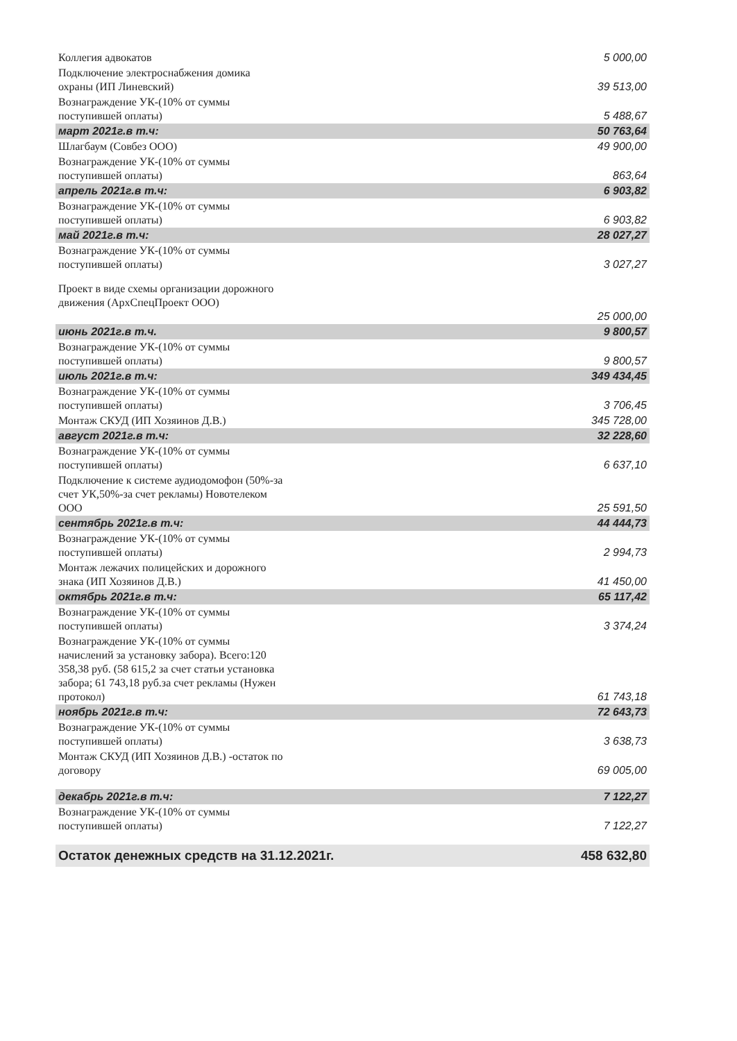| Коллегия адвокатов | 5 000,00 |
| Подключение электроснабжения домика охраны (ИП Линевский) | 39 513,00 |
| Вознаграждение УК-(10% от суммы поступившей оплаты) | 5 488,67 |
| март 2021г.в т.ч: | 50 763,64 |
| Шлагбаум (Совбез ООО) | 49 900,00 |
| Вознаграждение УК-(10% от суммы поступившей оплаты) | 863,64 |
| апрель 2021г.в т.ч: | 6 903,82 |
| Вознаграждение УК-(10% от суммы поступившей оплаты) | 6 903,82 |
| май 2021г.в т.ч: | 28 027,27 |
| Вознаграждение УК-(10% от суммы поступившей оплаты) | 3 027,27 |
| Проект в виде схемы организации дорожного движения (АрхСпецПроект ООО) | 25 000,00 |
| июнь 2021г.в т.ч. | 9 800,57 |
| Вознаграждение УК-(10% от суммы поступившей оплаты) | 9 800,57 |
| июль 2021г.в т.ч: | 349 434,45 |
| Вознаграждение УК-(10% от суммы поступившей оплаты) | 3 706,45 |
| Монтаж СКУД (ИП Хозяинов Д.В.) | 345 728,00 |
| август 2021г.в т.ч: | 32 228,60 |
| Вознаграждение УК-(10% от суммы поступившей оплаты) | 6 637,10 |
| Подключение к системе аудиодомофон (50%-за счет УК,50%-за счет рекламы) Новотелеком ООО | 25 591,50 |
| сентябрь 2021г.в т.ч: | 44 444,73 |
| Вознаграждение УК-(10% от суммы поступившей оплаты) | 2 994,73 |
| Монтаж лежачих полицейских и дорожного знака (ИП Хозяинов Д.В.) | 41 450,00 |
| октябрь 2021г.в т.ч: | 65 117,42 |
| Вознаграждение УК-(10% от суммы поступившей оплаты) | 3 374,24 |
| Вознаграждение УК-(10% от суммы начислений за установку забора). Всего:120 358,38 руб. (58 615,2 за счет статьи установка забора; 61 743,18 руб.за счет рекламы (Нужен протокол) | 61 743,18 |
| ноябрь 2021г.в т.ч: | 72 643,73 |
| Вознаграждение УК-(10% от суммы поступившей оплаты) | 3 638,73 |
| Монтаж СКУД (ИП Хозяинов Д.В.) -остаток по договору | 69 005,00 |
| декабрь 2021г.в т.ч: | 7 122,27 |
| Вознаграждение УК-(10% от суммы поступившей оплаты) | 7 122,27 |
| Остаток денежных средств на 31.12.2021г. | 458 632,80 |